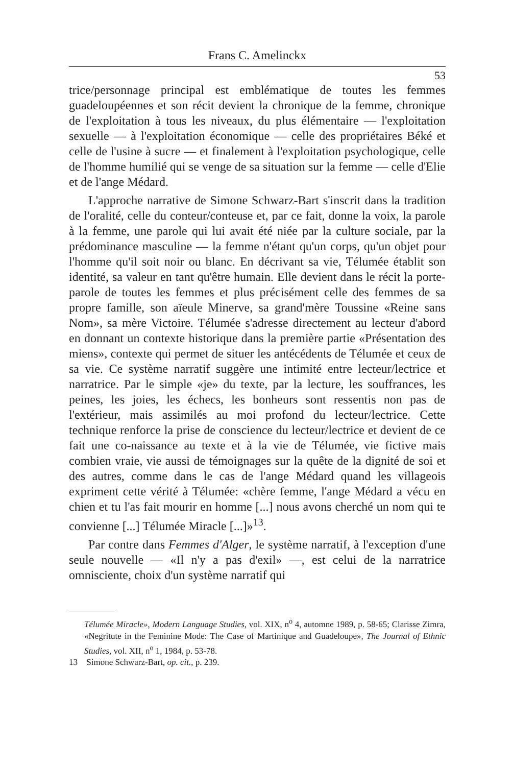Frans C. Amelinckx
53
trice/personnage principal est emblématique de toutes les femmes guadeloupéennes et son récit devient la chronique de la femme, chronique de l'exploitation à tous les niveaux, du plus élémentaire — l'exploitation sexuelle — à l'exploitation économique — celle des propriétaires Béké et celle de l'usine à sucre — et finalement à l'exploitation psychologique, celle de l'homme humilié qui se venge de sa situation sur la femme — celle d'Elie et de l'ange Médard.
L'approche narrative de Simone Schwarz-Bart s'inscrit dans la tradition de l'oralité, celle du conteur/conteuse et, par ce fait, donne la voix, la parole à la femme, une parole qui lui avait été niée par la culture sociale, par la prédominance masculine — la femme n'étant qu'un corps, qu'un objet pour l'homme qu'il soit noir ou blanc. En décrivant sa vie, Télumée établit son identité, sa valeur en tant qu'être humain. Elle devient dans le récit la porte-parole de toutes les femmes et plus précisément celle des femmes de sa propre famille, son aïeule Minerve, sa grand'mère Toussine «Reine sans Nom», sa mère Victoire. Télumée s'adresse directement au lecteur d'abord en donnant un contexte historique dans la première partie «Présentation des miens», contexte qui permet de situer les antécédents de Télumée et ceux de sa vie. Ce système narratif suggère une intimité entre lecteur/lectrice et narratrice. Par le simple «je» du texte, par la lecture, les souffrances, les peines, les joies, les échecs, les bonheurs sont ressentis non pas de l'extérieur, mais assimilés au moi profond du lecteur/lectrice. Cette technique renforce la prise de conscience du lecteur/lectrice et devient de ce fait une co-naissance au texte et à la vie de Télumée, vie fictive mais combien vraie, vie aussi de témoignages sur la quête de la dignité de soi et des autres, comme dans le cas de l'ange Médard quand les villageois expriment cette vérité à Télumée: «chère femme, l'ange Médard a vécu en chien et tu l'as fait mourir en homme [...] nous avons cherché un nom qui te convienne [...] Télumée Miracle [...]»<sup>13</sup>.
Par contre dans Femmes d'Alger, le système narratif, à l'exception d'une seule nouvelle — «Il n'y a pas d'exil» —, est celui de la narratrice omnisciente, choix d'un système narratif qui
Télumée Miracle», Modern Language Studies, vol. XIX, n<sup>o</sup> 4, automne 1989, p. 58-65; Clarisse Zimra, «Negritute in the Feminine Mode: The Case of Martinique and Guadeloupe», The Journal of Ethnic Studies, vol. XII, n<sup>o</sup> 1, 1984, p. 53-78.
13 Simone Schwarz-Bart, op. cit., p. 239.